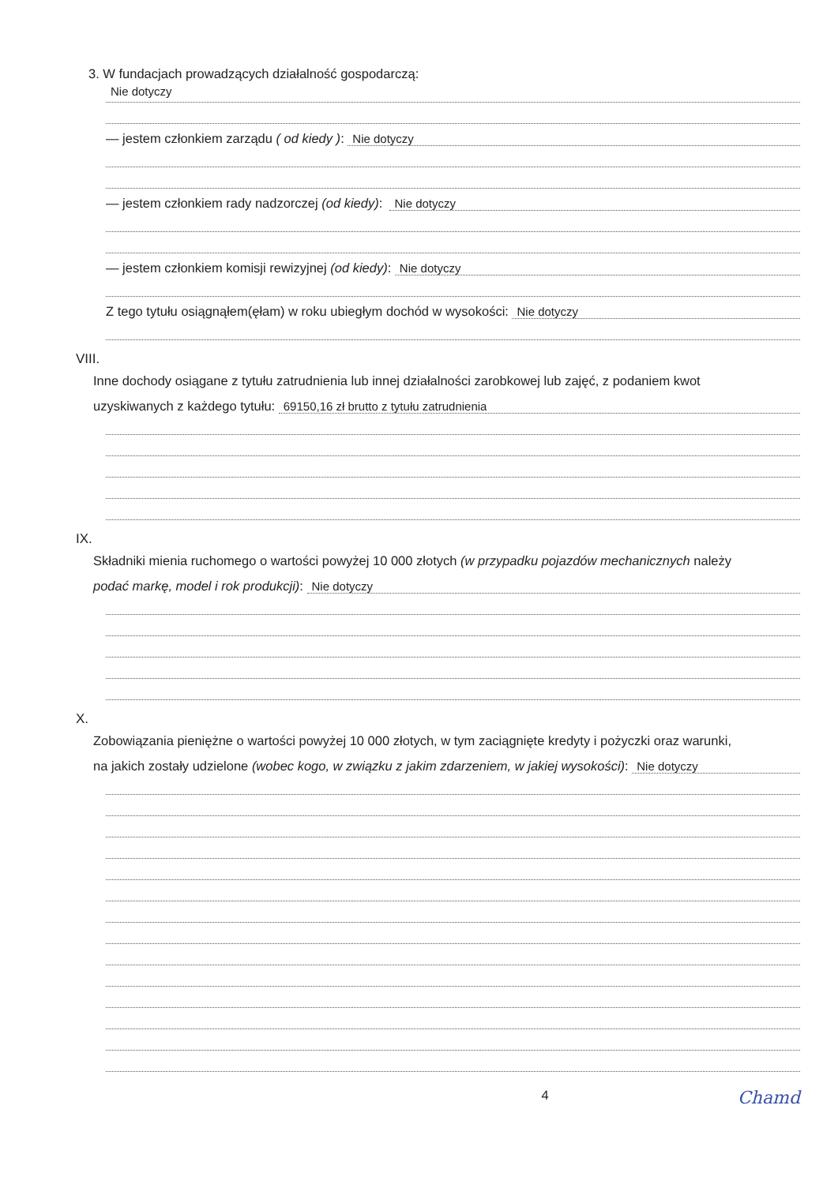3. W fundacjach prowadzących działalność gospodarczą:
Nie dotyczy
— jestem członkiem zarządu ( od kiedy ): Nie dotyczy
— jestem członkiem rady nadzorczej (od kiedy): Nie dotyczy
— jestem członkiem komisji rewizyjnej (od kiedy): Nie dotyczy
Z tego tytułu osiągnąłem(ęłam) w roku ubiegłym dochód w wysokości: Nie dotyczy
VIII.
Inne dochody osiągane z tytułu zatrudnienia lub innej działalności zarobkowej lub zajęć, z podaniem kwot
uzyskiwanych z każdego tytułu: 69150,16 zł brutto z tytułu zatrudnienia
IX.
Składniki mienia ruchomego o wartości powyżej 10 000 złotych (w przypadku pojazdów mechanicznych należy
podać markę, model i rok produkcji): Nie dotyczy
X.
Zobowiązania pieniężne o wartości powyżej 10 000 złotych, w tym zaciągnięte kredyty i pożyczki oraz warunki,
na jakich zostały udzielone (wobec kogo, w związku z jakim zdarzeniem, w jakiej wysokości): Nie dotyczy
4 Chamd